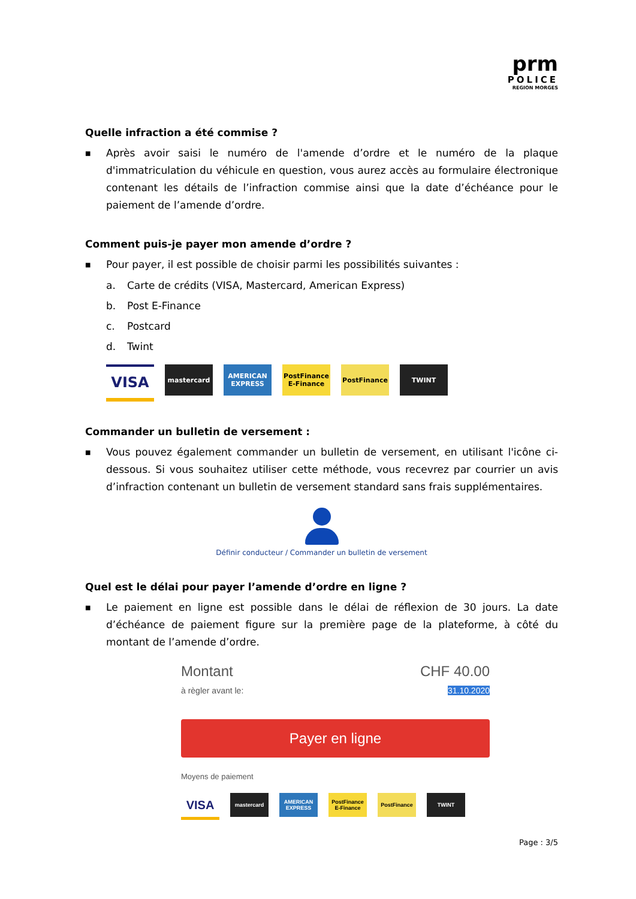prm
POLICE
REGION MORGES
Quelle infraction a été commise ?
■
Après avoir saisi le numéro de l'amende d’ordre et le numéro de la plaque d'immatriculation du véhicule en question, vous aurez accès au formulaire électronique contenant les détails de l’infraction commise ainsi que la date d’échéance pour le paiement de l’amende d’ordre.
Comment puis-je payer mon amende d’ordre ?
■
Pour payer, il est possible de choisir parmi les possibilités suivantes :
a. Carte de crédits (VISA, Mastercard, American Express)
b. Post E-Finance
c. Postcard
d. Twint
VISA
mastercard AMERICAN EXPRESS
PostFinance E-Finance
PostFinance TWINT
Commander un bulletin de versement :
■
Vous pouvez également commander un bulletin de versement, en utilisant l'icône ci-dessous. Si vous souhaitez utiliser cette méthode, vous recevrez par courrier un avis d’infraction contenant un bulletin de versement standard sans frais supplémentaires.
Définir conducteur / Commander un bulletin de versement
Quel est le délai pour payer l’amende d’ordre en ligne ?
■
Le paiement en ligne est possible dans le délai de réflexion de 30 jours. La date d’échéance de paiement figure sur la première page de la plateforme, à côté du montant de l’amende d’ordre.
Montant CHF 40.00
à règler avant le: 31.10.2020
Payer en ligne
Moyens de paiement
VISA
mastercard AMERICAN EXPRESS
PostFinance E-Finance
PostFinance TWINT
Page : 3/5